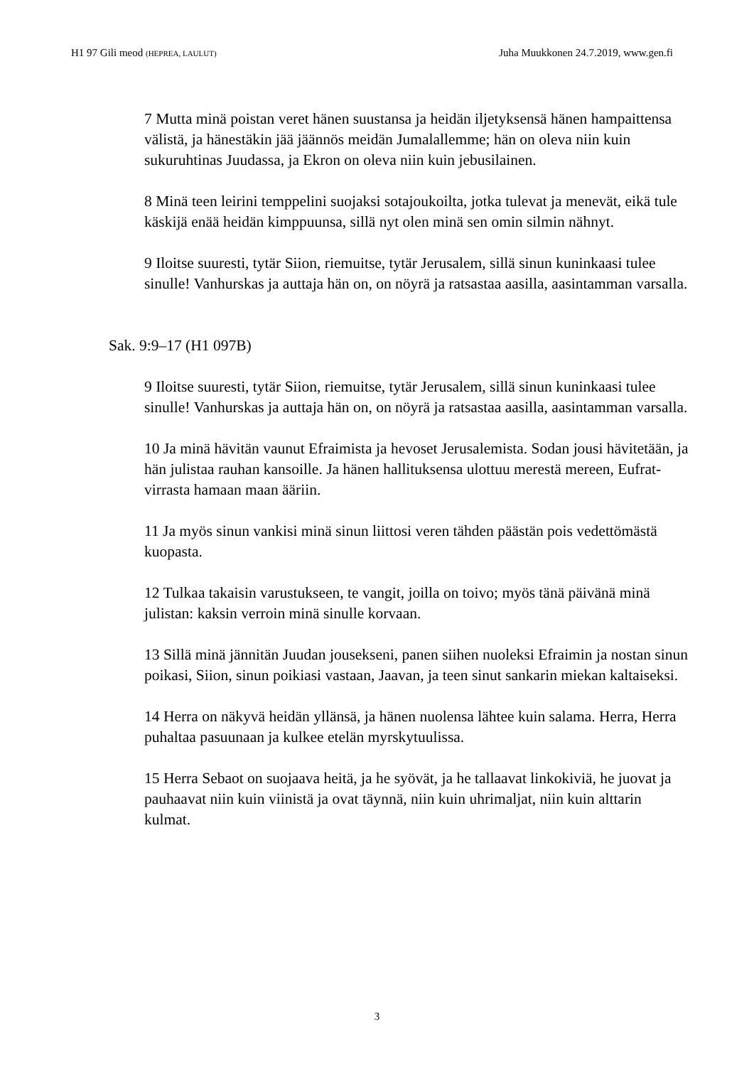H1 97 Gili meod (HEPREA, LAULUT) Juha Muukkonen 24.7.2019, www.gen.fi
7 Mutta minä poistan veret hänen suustansa ja heidän iljetyksensä hänen hampaittensa välistä, ja hänestäkin jää jäännös meidän Jumalallemme; hän on oleva niin kuin sukuruhtinas Juudassa, ja Ekron on oleva niin kuin jebusilainen.
8 Minä teen leirini temppelini suojaksi sotajoukoilta, jotka tulevat ja menevät, eikä tule käskijä enää heidän kimppuunsa, sillä nyt olen minä sen omin silmin nähnyt.
9 Iloitse suuresti, tytär Siion, riemuitse, tytär Jerusalem, sillä sinun kuninkaasi tulee sinulle! Vanhurskas ja auttaja hän on, on nöyrä ja ratsastaa aasilla, aasintamman varsalla.
Sak. 9:9–17 (H1 097B)
9 Iloitse suuresti, tytär Siion, riemuitse, tytär Jerusalem, sillä sinun kuninkaasi tulee sinulle! Vanhurskas ja auttaja hän on, on nöyrä ja ratsastaa aasilla, aasintamman varsalla.
10 Ja minä hävitän vaunut Efraimista ja hevoset Jerusalemista. Sodan jousi hävitetään, ja hän julistaa rauhan kansoille. Ja hänen hallituksensa ulottuu merestä mereen, Eufrat-virrasta hamaan maan ääriin.
11 Ja myös sinun vankisi minä sinun liittosi veren tähden päästän pois vedettömästä kuopasta.
12 Tulkaa takaisin varustukseen, te vangit, joilla on toivo; myös tänä päivänä minä julistan: kaksin verroin minä sinulle korvaan.
13 Sillä minä jännitän Juudan jousekseni, panen siihen nuoleksi Efraimin ja nostan sinun poikasi, Siion, sinun poikiasi vastaan, Jaavan, ja teen sinut sankarin miekan kaltaiseksi.
14 Herra on näkyvä heidän yllänsä, ja hänen nuolensa lähtee kuin salama. Herra, Herra puhaltaa pasuunaan ja kulkee etelän myrskytuulissa.
15 Herra Sebaot on suojaava heitä, ja he syövät, ja he tallaavat linkokiviä, he juovat ja pauhaavat niin kuin viinistä ja ovat täynnä, niin kuin uhrimaljat, niin kuin alttarin kulmat.
3